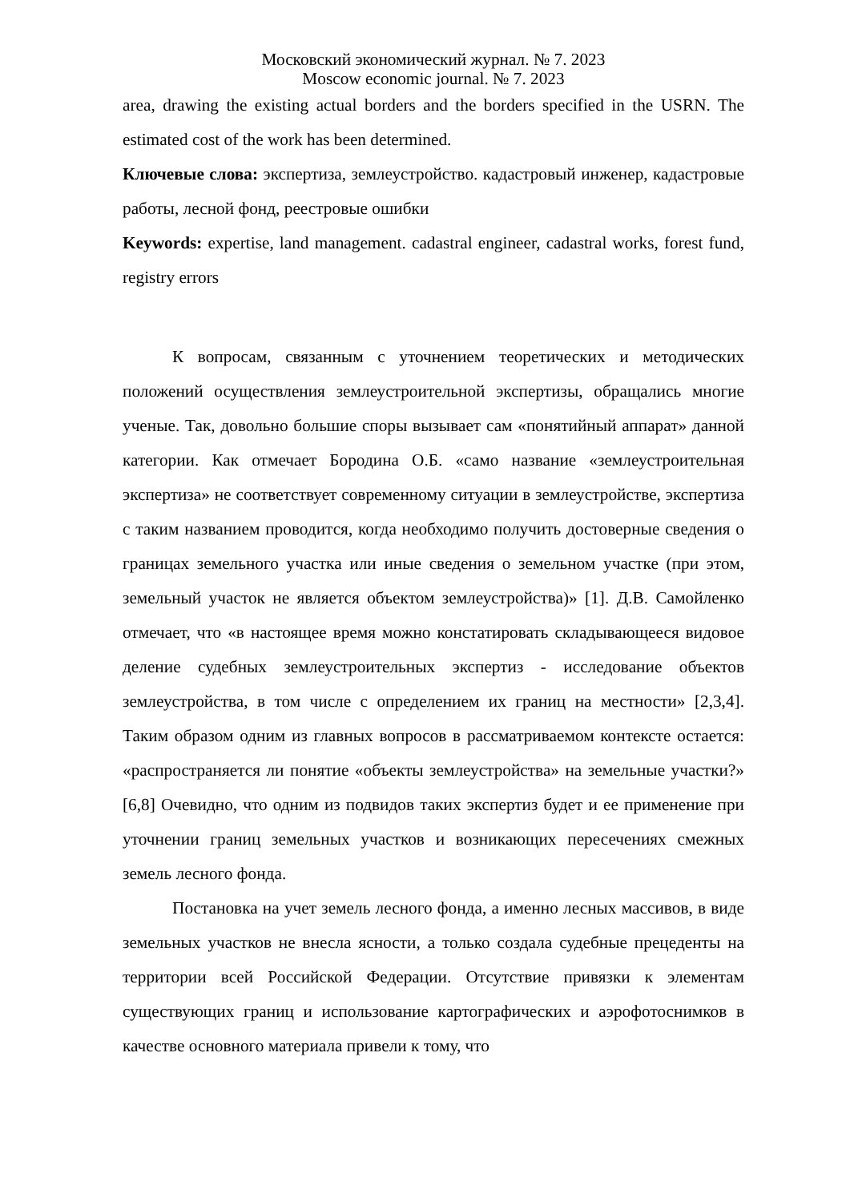Московский экономический журнал. № 7. 2023
Moscow economic journal. № 7. 2023
area, drawing the existing actual borders and the borders specified in the USRN. The estimated cost of the work has been determined.
Ключевые слова: экспертиза, землеустройство. кадастровый инженер, кадастровые работы, лесной фонд, реестровые ошибки
Keywords: expertise, land management. cadastral engineer, cadastral works, forest fund, registry errors
К вопросам, связанным с уточнением теоретических и методических положений осуществления землеустроительной экспертизы, обращались многие ученые. Так, довольно большие споры вызывает сам «понятийный аппарат» данной категории. Как отмечает Бородина О.Б. «само название «землеустроительная экспертиза» не соответствует современному ситуации в землеустройстве, экспертиза с таким названием проводится, когда необходимо получить достоверные сведения о границах земельного участка или иные сведения о земельном участке (при этом, земельный участок не является объектом землеустройства)» [1]. Д.В. Самойленко отмечает, что «в настоящее время можно констатировать складывающееся видовое деление судебных землеустроительных экспертиз - исследование объектов землеустройства, в том числе с определением их границ на местности» [2,3,4]. Таким образом одним из главных вопросов в рассматриваемом контексте остается: «распространяется ли понятие «объекты землеустройства» на земельные участки?» [6,8] Очевидно, что одним из подвидов таких экспертиз будет и ее применение при уточнении границ земельных участков и возникающих пересечениях смежных земель лесного фонда.
Постановка на учет земель лесного фонда, а именно лесных массивов, в виде земельных участков не внесла ясности, а только создала судебные прецеденты на территории всей Российской Федерации. Отсутствие привязки к элементам существующих границ и использование картографических и аэрофотоснимков в качестве основного материала привели к тому, что